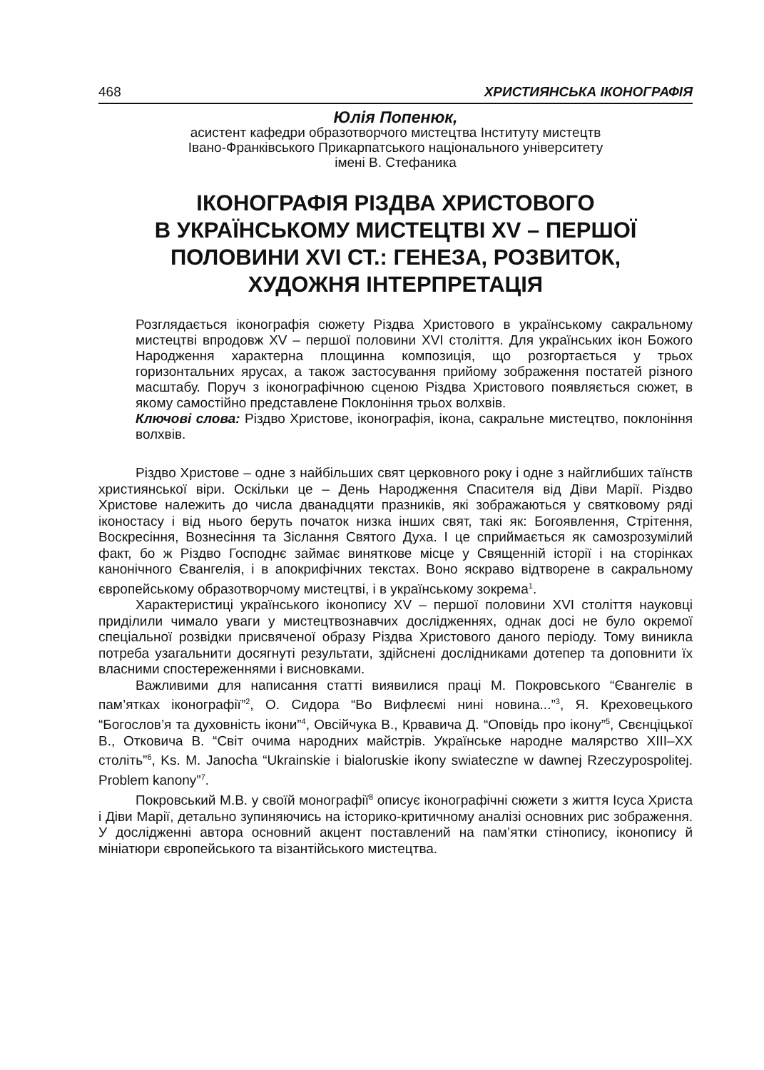468 ХРИСТИЯНСЬКА ІКОНОГРАФІЯ
Юлія Попенюк,
асистент кафедри образотворчого мистецтва Інституту мистецтв
Івано-Франківського Прикарпатського національного університету
імені В. Стефаника
ІКОНОГРАФІЯ РІЗДВА ХРИСТОВОГО
В УКРАЇНСЬКОМУ МИСТЕЦТВІ XV – ПЕРШОЇ
ПОЛОВИНИ XVI СТ.: ГЕНЕЗА, РОЗВИТОК,
ХУДОЖНЯ ІНТЕРПРЕТАЦІЯ
Розглядається іконографія сюжету Різдва Христового в українському сакральному мистецтві впродовж XV – першої половини XVI століття. Для українських ікон Божого Народження характерна площинна композиція, що розгортається у трьох горизонтальних ярусах, а також застосування прийому зображення постатей різного масштабу. Поруч з іконографічною сценою Різдва Христового появляється сюжет, в якому самостійно представлене Поклоніння трьох волхвів.
Ключові слова: Різдво Христове, іконографія, ікона, сакральне мистецтво, поклоніння волхвів.
Різдво Христове – одне з найбільших свят церковного року і одне з найглибших таїнств християнської віри. Оскільки це – День Народження Спасителя від Діви Марії. Різдво Христове належить до числа дванадцяти празників, які зображаються у святковому ряді іконостасу і від нього беруть початок низка інших свят, такі як: Богоявлення, Стрітення, Воскресіння, Вознесіння та Зіслання Святого Духа. І це сприймається як самозрозумілий факт, бо ж Різдво Господнє займає виняткове місце у Священній історії і на сторінках канонічного Євангелія, і в апокрифічних текстах. Воно яскраво відтворене в сакральному європейському образотворчому мистецтві, і в українському зокрема<sup>1</sup>.
Характеристиці українського іконопису XV – першої половини XVI століття науковці приділили чимало уваги у мистецтвознавчих дослідженнях, однак досі не було окремої спеціальної розвідки присвяченої образу Різдва Христового даного періоду. Тому виникла потреба узагальнити досягнуті результати, здійснені дослідниками дотепер та доповнити їх власними спостереженнями і висновками.
Важливими для написання статті виявилися праці М. Покровського “Євангеліє в пам’ятках іконографії”<sup>2</sup>, О. Сидора “Во Вифлеємі нині новина...”<sup>3</sup>, Я. Креховецького “Богослов’я та духовність ікони”<sup>4</sup>, Овсійчука В., Крвавича Д. “Оповідь про ікону”<sup>5</sup>, Свєнціцької В., Отковича В. “Світ очима народних майстрів. Українське народне малярство XIII–XX століть”<sup>6</sup>, Ks. M. Janocha “Ukrainskie i bialoruskie ikony swiateczne w dawnej Rzeczypospolitej. Problem kanony”<sup>7</sup>.
Покровський М.В. у своїй монографії<sup>8</sup> описує іконографічні сюжети з життя Ісуса Христа і Діви Марії, детально зупиняючись на історико-критичному аналізі основних рис зображення. У дослідженні автора основний акцент поставлений на пам’ятки стінопису, іконопису й мініатюри європейського та візантійського мистецтва.